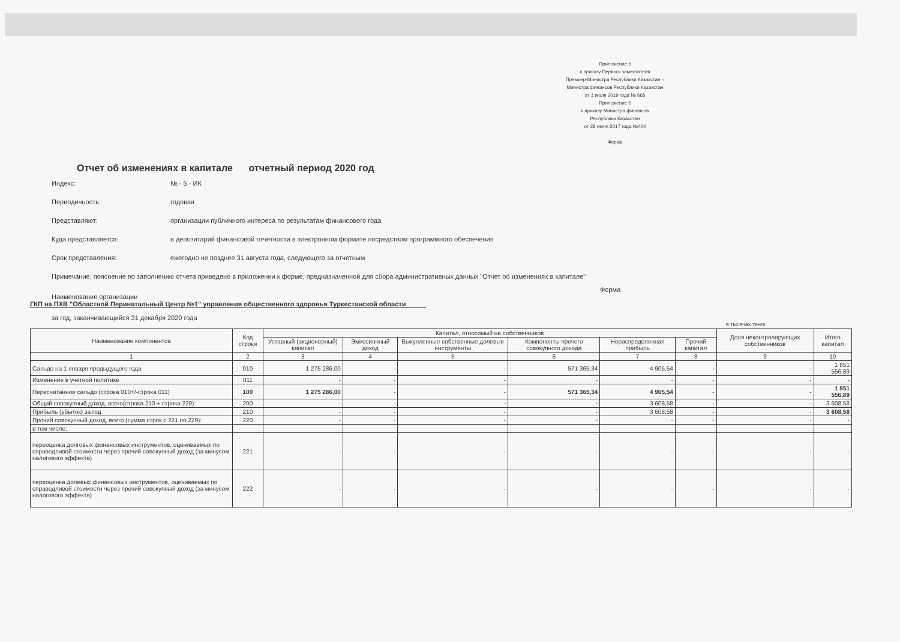Приложение 5
к приказу Первого заместителя
Премьер-Министра Республики Казахстан –
Министра финансов Республики Казахстан
от 1 июля 2019 года № 665
Приложение 5
к приказу Министра финансов
Республики Казахстан
от 28 июня 2017 года №404
Форма
Отчет об изменениях в капитале отчетный период 2020 год
Индекс: № - 5 - ИК
Периодичность: годовая
Представляют: организации публичного интереса по результатам финансового года
Куда представляется: в депозитарий финансовой отчетности в электронном формате посредством программного обеспечения
Срок представления: ежегодно не позднее 31 августа года, следующего за отчетным
Примечание: пояснение по заполнению отчета приведено в приложении к форме, предназначенной для сбора административных данных "Отчет об изменениях в капитале"
Форма
Наименование организации
ГКП на ПХВ "Областной Перинатальный Центр №1" управления общественного здоровья Туркестанской области
за год, заканчивающийся 31 декабря 2020 года
в тысячах тенге
| Наименование компонентов | Код строки | Капитал, относимый на собственников | | | | | | Доля неконтролирующих собственников | Итого капитал |
| --- | --- | --- | --- | --- | --- | --- | --- | --- | --- |
| | | Уставный (акционерный) капитал | Эмиссионный доход | Выкупленные собственные долевые инструменты | Компоненты прочего совокупного дохода | Нераспределенная прибыль | Прочий капитал | | |
| 1 | 2 | 3 | 4 | 5 | 6 | 7 | 8 | 9 | 10 |
| Сальдо на 1 января предыдущего года | 010 | 1 275 286,00 | - | - | 571 365,34 | 4 905,54 | - | - | 1 851 556,89 |
| Изменение в учетной политике | 011 | - | - | - | - | - | - | - | - |
| Пересчитанное сальдо (строка 010+/-строка 011) | 100 | 1 275 286,00 | - | - | 571 365,34 | 4 905,54 | - | - | 1 851 556,89 |
| Общий совокупный доход, всего(строка 210 + строка 220): | 200 | - | - | - | - | 3 608,58 | - | - | 3 608,58 |
| Прибыль (убыток) за год | 210 | - | - | - | - | 3 608,58 | - | - | 3 608,58 |
| Прочий совокупный доход, всего (сумма строк с 221 по 229): | 220 | - | - | - | - | - | - | - | - |
| в том числе: | | | | | | | | | |
| переоценка долговых финансовых инструментов, оцениваемых по справедливой стоимости через прочий совокупный доход (за минусом налогового эффекта) | 221 | - | - | - | - | - | - | - | - |
| переоценка долевых финансовых инструментов, оцениваемых по справедливой стоимости через прочий совокупный доход (за минусом налогового эффекта) | 222 | - | - | - | - | - | - | - | - |